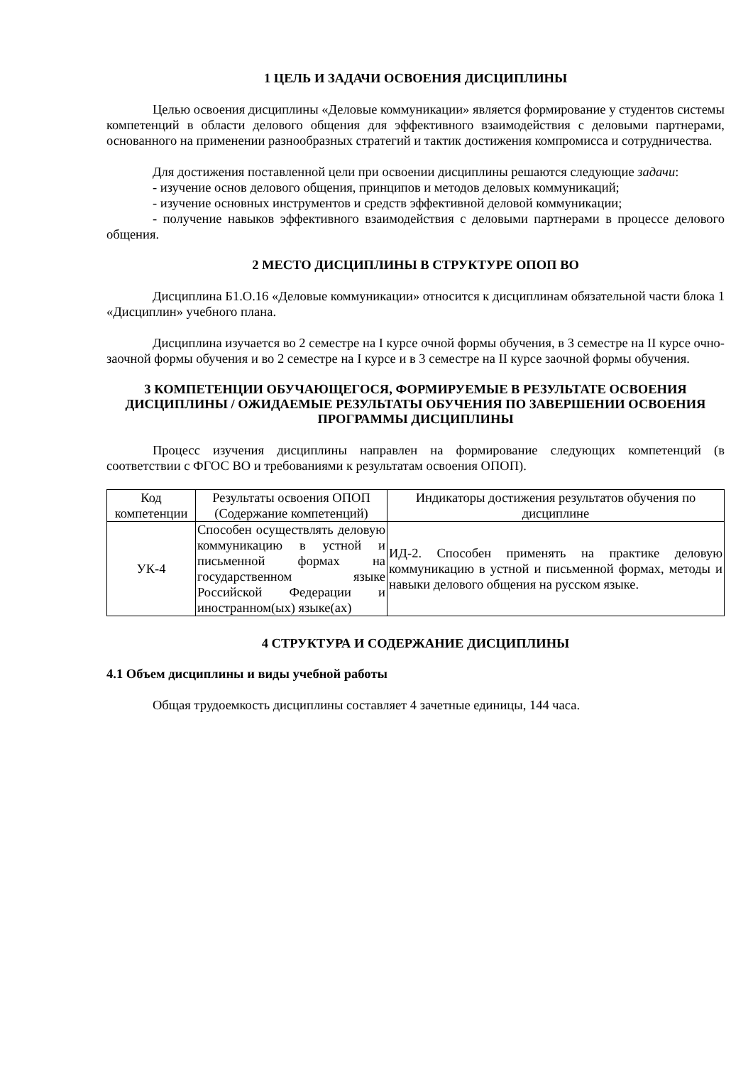1 ЦЕЛЬ И ЗАДАЧИ ОСВОЕНИЯ ДИСЦИПЛИНЫ
Целью освоения дисциплины «Деловые коммуникации» является формирование у студентов системы компетенций в области делового общения для эффективного взаимодействия с деловыми партнерами, основанного на применении разнообразных стратегий и тактик достижения компромисса и сотрудничества.
Для достижения поставленной цели при освоении дисциплины решаются следующие задачи:
- изучение основ делового общения, принципов и методов деловых коммуникаций;
- изучение основных инструментов и средств эффективной деловой коммуникации;
- получение навыков эффективного взаимодействия с деловыми партнерами в процессе делового общения.
2 МЕСТО ДИСЦИПЛИНЫ В СТРУКТУРЕ ОПОП ВО
Дисциплина Б1.О.16 «Деловые коммуникации» относится к дисциплинам обязательной части блока 1 «Дисциплин» учебного плана.
Дисциплина изучается во 2 семестре на I курсе очной формы обучения, в 3 семестре на II курсе очно-заочной формы обучения и во 2 семестре на I курсе и в 3 семестре на II курсе заочной формы обучения.
3 КОМПЕТЕНЦИИ ОБУЧАЮЩЕГОСЯ, ФОРМИРУЕМЫЕ В РЕЗУЛЬТАТЕ ОСВОЕНИЯ ДИСЦИПЛИНЫ / ОЖИДАЕМЫЕ РЕЗУЛЬТАТЫ ОБУЧЕНИЯ ПО ЗАВЕРШЕНИИ ОСВОЕНИЯ ПРОГРАММЫ ДИСЦИПЛИНЫ
Процесс изучения дисциплины направлен на формирование следующих компетенций (в соответствии с ФГОС ВО и требованиями к результатам освоения ОПОП).
| Код компетенции | Результаты освоения ОПОП (Содержание компетенций) | Индикаторы достижения результатов обучения по дисциплине |
| --- | --- | --- |
| УК-4 | Способен осуществлять деловую коммуникацию в устной и письменной формах на государственном языке Российской Федерации и иностранном(ых) языке(ах) | ИД-2. Способен применять на практике деловую коммуникацию в устной и письменной формах, методы и навыки делового общения на русском языке. |
4 СТРУКТУРА И СОДЕРЖАНИЕ ДИСЦИПЛИНЫ
4.1 Объем дисциплины и виды учебной работы
Общая трудоемкость дисциплины составляет 4 зачетные единицы, 144 часа.